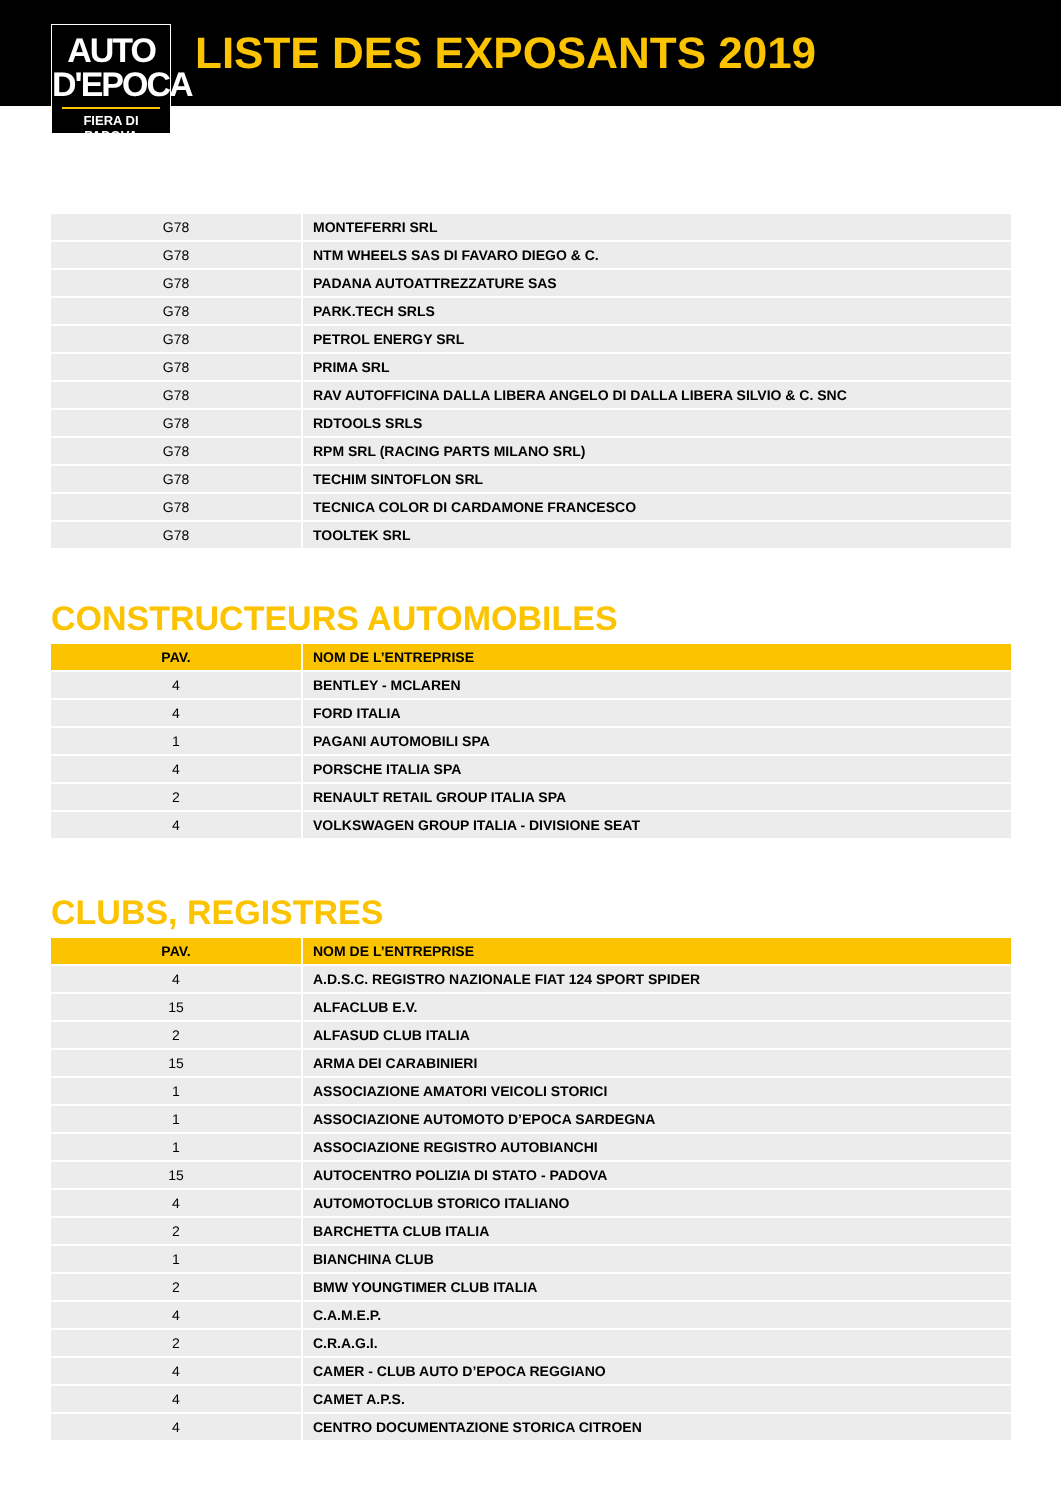AUTO
D'EPOCA
FIERA DI PADOVA
LISTE DES EXPOSANTS 2019
| G78 | MONTEFERRI SRL |
| G78 | NTM WHEELS SAS DI FAVARO DIEGO & C. |
| G78 | PADANA AUTOATTREZZATURE SAS |
| G78 | PARK.TECH SRLS |
| G78 | PETROL ENERGY SRL |
| G78 | PRIMA SRL |
| G78 | RAV AUTOFFICINA DALLA LIBERA ANGELO DI DALLA LIBERA SILVIO & C. SNC |
| G78 | RDTOOLS SRLS |
| G78 | RPM SRL (RACING PARTS MILANO SRL) |
| G78 | TECHIM SINTOFLON SRL |
| G78 | TECNICA COLOR DI CARDAMONE FRANCESCO |
| G78 | TOOLTEK SRL |
CONSTRUCTEURS AUTOMOBILES
| PAV. | NOM DE L’ENTREPRISE |
| --- | --- |
| 4 | BENTLEY - MCLAREN |
| 4 | FORD ITALIA |
| 1 | PAGANI AUTOMOBILI SPA |
| 4 | PORSCHE ITALIA SPA |
| 2 | RENAULT RETAIL GROUP ITALIA SPA |
| 4 | VOLKSWAGEN GROUP ITALIA - DIVISIONE SEAT |
CLUBS, REGISTRES
| PAV. | NOM DE L’ENTREPRISE |
| --- | --- |
| 4 | A.D.S.C. REGISTRO NAZIONALE FIAT 124 SPORT SPIDER |
| 15 | ALFACLUB E.V. |
| 2 | ALFASUD CLUB ITALIA |
| 15 | ARMA DEI CARABINIERI |
| 1 | ASSOCIAZIONE AMATORI VEICOLI STORICI |
| 1 | ASSOCIAZIONE AUTOMOTO D’EPOCA SARDEGNA |
| 1 | ASSOCIAZIONE REGISTRO AUTOBIANCHI |
| 15 | AUTOCENTRO POLIZIA DI STATO - PADOVA |
| 4 | AUTOMOTOCLUB STORICO ITALIANO |
| 2 | BARCHETTA CLUB ITALIA |
| 1 | BIANCHINA CLUB |
| 2 | BMW YOUNGTIMER CLUB ITALIA |
| 4 | C.A.M.E.P. |
| 2 | C.R.A.G.I. |
| 4 | CAMER - CLUB AUTO D’EPOCA REGGIANO |
| 4 | CAMET A.P.S. |
| 4 | CENTRO DOCUMENTAZIONE STORICA CITROEN |